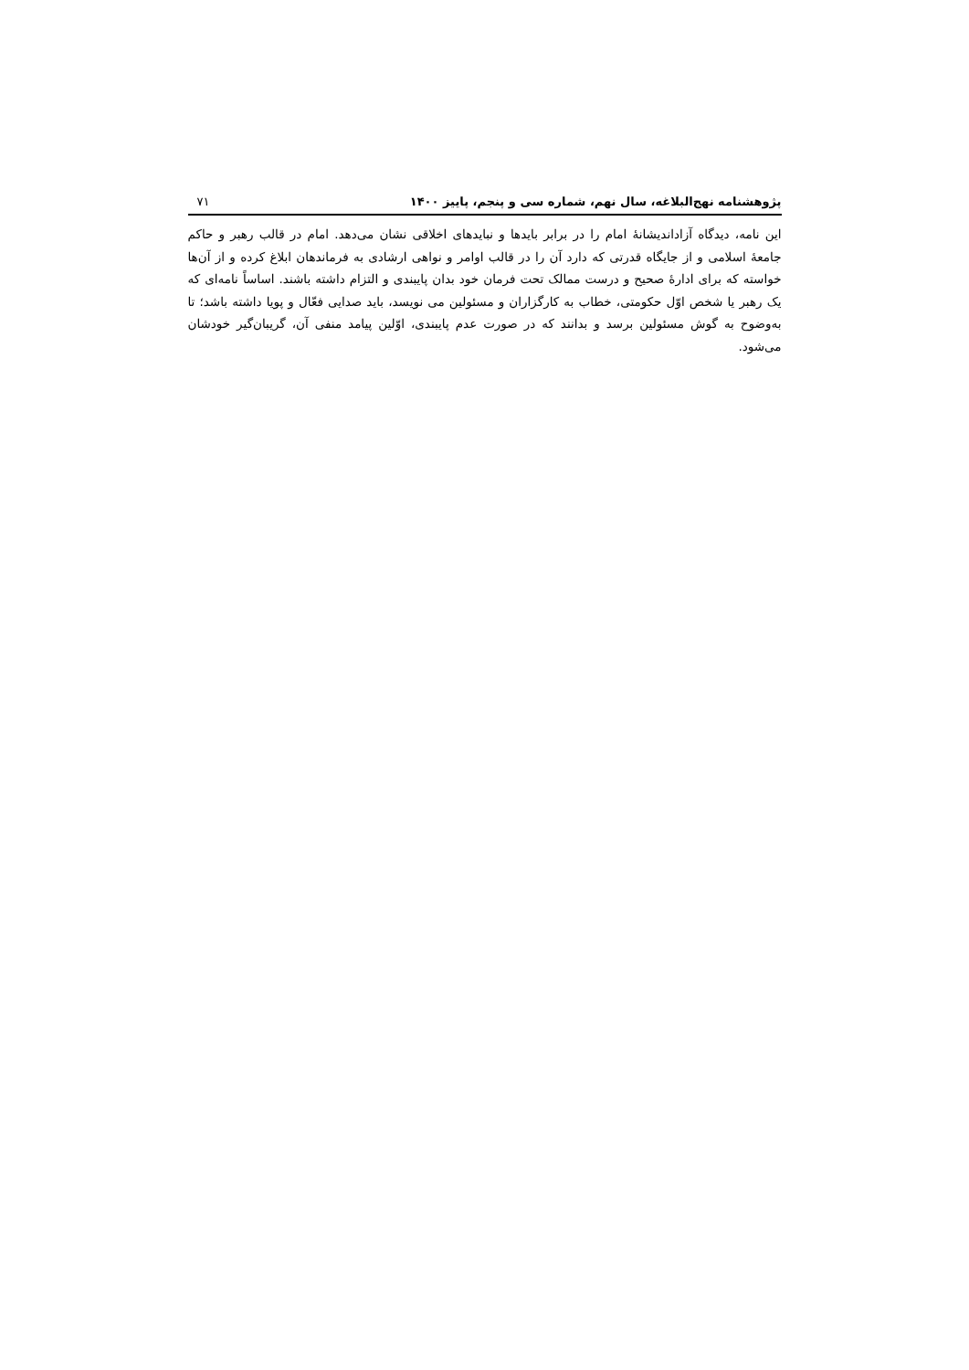پژوهشنامه نهج‌البلاغه، سال نهم، شماره سی و پنجم، پاییز ۱۴۰۰ ۷۱
این نامه، دیدگاه آزاداندیشانهٔ امام را در برابر بایدها و نبایدهای اخلاقی نشان می‌دهد. امام در قالب رهبر و حاکم جامعهٔ اسلامی و از جایگاه قدرتی که دارد آن را در قالب اوامر و نواهی ارشادی به فرماندهان ابلاغ کرده و از آن‌ها خواسته که برای ادارهٔ صحیح و درست ممالک تحت فرمان خود بدان پایبندی و التزام داشته باشند. اساساً نامه‌ای که یک رهبر یا شخص اوّل حکومتی، خطاب به کارگزاران و مسئولین می نویسد، باید صدایی فعّال و پویا داشته باشد؛ تا به‌وضوح به گوش مسئولین برسد و بدانند که در صورت عدم پایبندی، اوّلین پیامد منفی آن، گریبان‌گیر خودشان می‌شود.